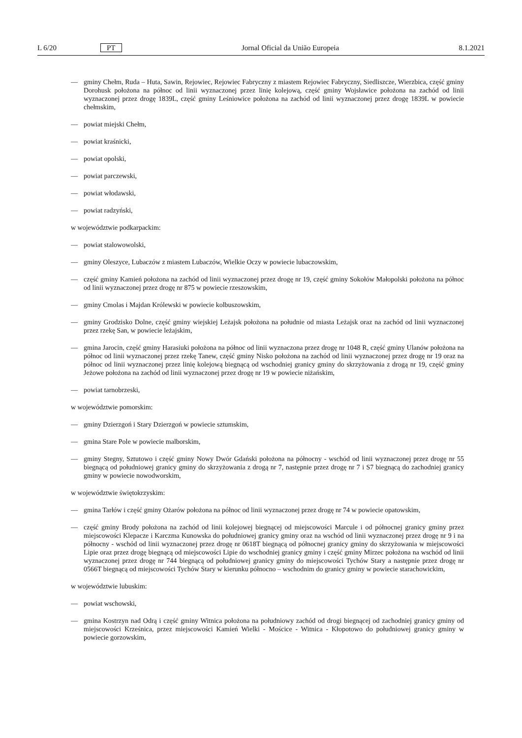L 6/20 PT Jornal Oficial da União Europeia 8.1.2021
— gminy Chełm, Ruda – Huta, Sawin, Rejowiec, Rejowiec Fabryczny z miastem Rejowiec Fabryczny, Siedliszcze, Wierzbica, część gminy Dorohusk położona na północ od linii wyznaczonej przez linię kolejową, część gminy Wojsławice położona na zachód od linii wyznaczonej przez drogę 1839L, część gminy Leśniowice położona na zachód od linii wyznaczonej przez drogę 1839L w powiecie chełmskim,
— powiat miejski Chełm,
— powiat kraśnicki,
— powiat opolski,
— powiat parczewski,
— powiat włodawski,
— powiat radzyński,
w województwie podkarpackim:
— powiat stalowowolski,
— gminy Oleszyce, Lubaczów z miastem Lubaczów, Wielkie Oczy w powiecie lubaczowskim,
— część gminy Kamień położona na zachód od linii wyznaczonej przez drogę nr 19, część gminy Sokołów Małopolski położona na północ od linii wyznaczonej przez drogę nr 875 w powiecie rzeszowskim,
— gminy Cmolas i Majdan Królewski w powiecie kolbuszowskim,
— gminy Grodzisko Dolne, część gminy wiejskiej Leżajsk położona na południe od miasta Leżajsk oraz na zachód od linii wyznaczonej przez rzekę San, w powiecie leżajskim,
— gmina Jarocin, część gminy Harasiuki położona na północ od linii wyznaczona przez drogę nr 1048 R, część gminy Ulanów położona na północ od linii wyznaczonej przez rzekę Tanew, część gminy Nisko położona na zachód od linii wyznaczonej przez drogę nr 19 oraz na północ od linii wyznaczonej przez linię kolejową biegnącą od wschodniej granicy gminy do skrzyżowania z drogą nr 19, część gminy Jeżowe położona na zachód od linii wyznaczonej przez drogę nr 19 w powiecie niżańskim,
— powiat tarnobrzeski,
w województwie pomorskim:
— gminy Dzierzgoń i Stary Dzierzgoń w powiecie sztumskim,
— gmina Stare Pole w powiecie malborskim,
— gminy Stegny, Sztutowo i część gminy Nowy Dwór Gdański położona na północny - wschód od linii wyznaczonej przez drogę nr 55 biegnącą od południowej granicy gminy do skrzyżowania z drogą nr 7, następnie przez drogę nr 7 i S7 biegnącą do zachodniej granicy gminy w powiecie nowodworskim,
w województwie świętokrzyskim:
— gmina Tarłów i część gminy Ożarów położona na północ od linii wyznaczonej przez drogę nr 74 w powiecie opatowskim,
— część gminy Brody położona na zachód od linii kolejowej biegnącej od miejscowości Marcule i od północnej granicy gminy przez miejscowości Klepacze i Karczma Kunowska do południowej granicy gminy oraz na wschód od linii wyznaczonej przez drogę nr 9 i na północny - wschód od linii wyznaczonej przez drogę nr 0618T biegnącą od północnej granicy gminy do skrzyżowania w miejscowości Lipie oraz przez drogę biegnącą od miejscowości Lipie do wschodniej granicy gminy i część gminy Mirzec położona na wschód od linii wyznaczonej przez drogę nr 744 biegnącą od południowej granicy gminy do miejscowości Tychów Stary a następnie przez drogę nr 0566T biegnącą od miejscowości Tychów Stary w kierunku północno – wschodnim do granicy gminy w powiecie starachowickim,
w województwie lubuskim:
— powiat wschowski,
— gmina Kostrzyn nad Odrą i część gminy Witnica położona na południowy zachód od drogi biegnącej od zachodniej granicy gminy od miejscowości Krześnica, przez miejscowości Kamień Wielki - Mościce - Witnica - Kłopotowo do południowej granicy gminy w powiecie gorzowskim,